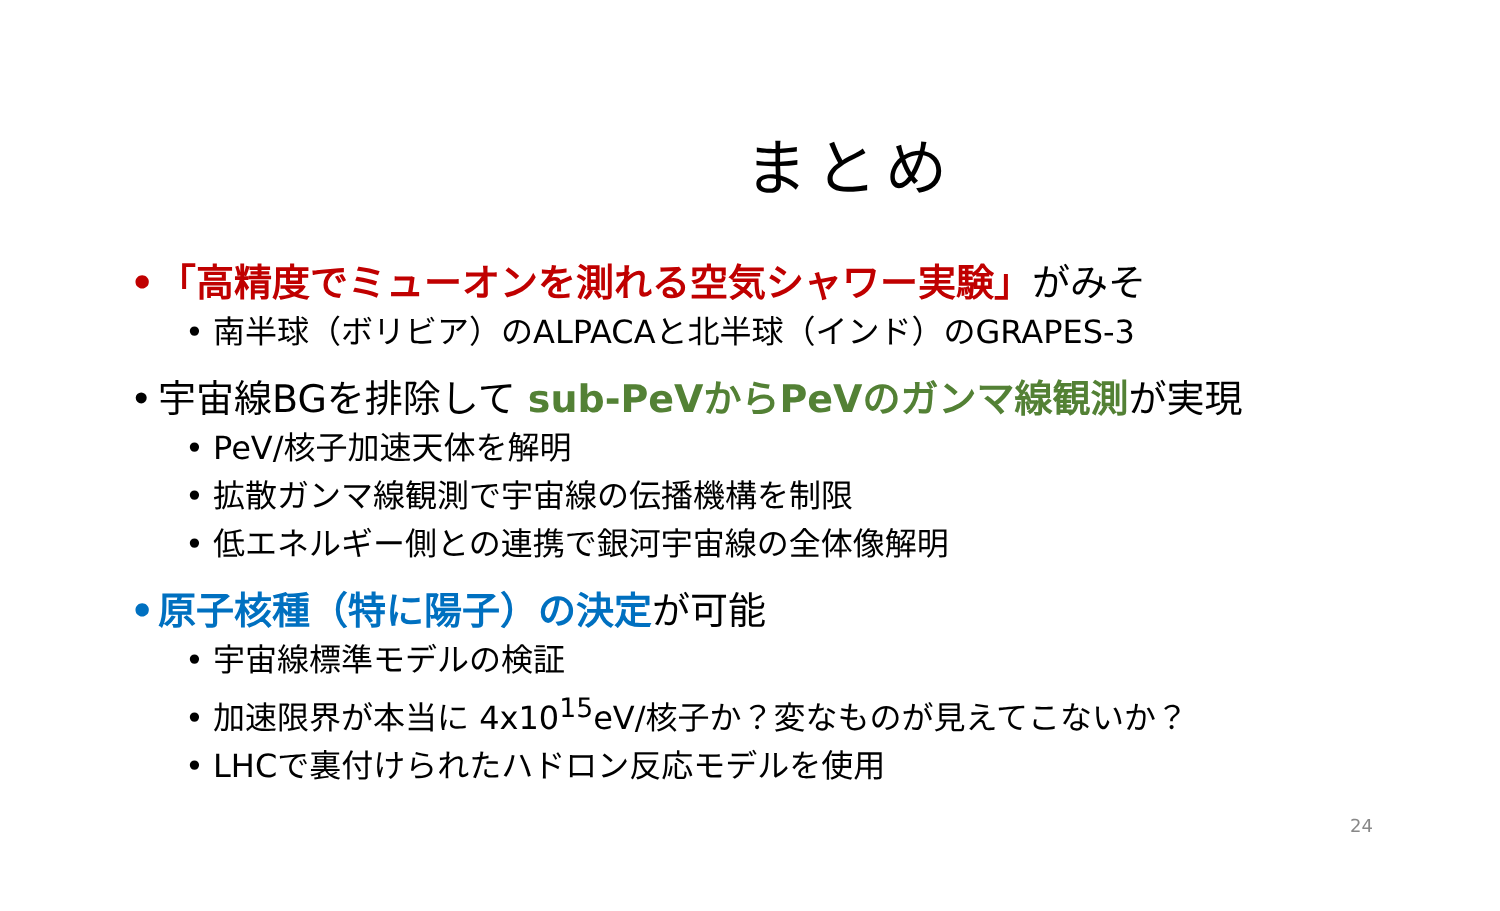まとめ
• 「高精度でミューオンを測れる空気シャワー実験」がみそ
• 南半球（ボリビア）のALPACAと北半球（インド）のGRAPES-3
• 宇宙線BGを排除して sub-PeVからPeVのガンマ線観測が実現
• PeV/核子加速天体を解明
• 拡散ガンマ線観測で宇宙線の伝播機構を制限
• 低エネルギー側との連携で銀河宇宙線の全体像解明
• 原子核種（特に陽子）の決定が可能
• 宇宙線標準モデルの検証
• 加速限界が本当に 4x10<sup>15</sup>eV/核子か？変なものが見えてこないか？
• LHCで裏付けられたハドロン反応モデルを使用
24